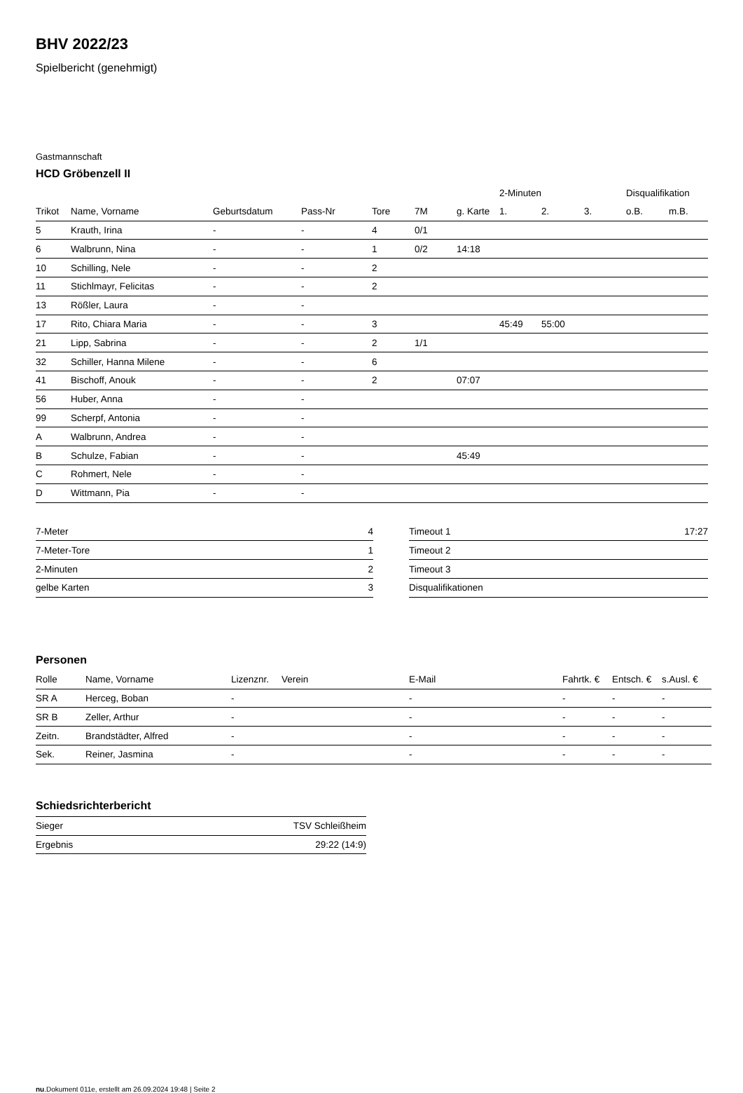BHV 2022/23
Spielbericht (genehmigt)
Gastmannschaft
HCD Gröbenzell II
| | | | | | | | 2-Minuten | | | Disqualifikation | |
| --- | --- | --- | --- | --- | --- | --- | --- | --- | --- | --- | --- |
| Trikot | Name, Vorname | Geburtsdatum | Pass-Nr | Tore | 7M | g. Karte | 1. | 2. | 3. | o.B. | m.B. |
| 5 | Krauth, Irina | - | - | 4 | 0/1 | | | | | | |
| 6 | Walbrunn, Nina | - | - | 1 | 0/2 | 14:18 | | | | | |
| 10 | Schilling, Nele | - | - | 2 | | | | | | | |
| 11 | Stichlmayr, Felicitas | - | - | 2 | | | | | | | |
| 13 | Rößler, Laura | - | - | | | | | | | | |
| 17 | Rito, Chiara Maria | - | - | 3 | | | 45:49 | 55:00 | | | |
| 21 | Lipp, Sabrina | - | - | 2 | 1/1 | | | | | | |
| 32 | Schiller, Hanna Milene | - | - | 6 | | | | | | | |
| 41 | Bischoff, Anouk | - | - | 2 | | 07:07 | | | | | |
| 56 | Huber, Anna | - | - | | | | | | | | |
| 99 | Scherpf, Antonia | - | - | | | | | | | | |
| A | Walbrunn, Andrea | - | - | | | | | | | | |
| B | Schulze, Fabian | - | - | | | 45:49 | | | | | |
| C | Rohmert, Nele | - | - | | | | | | | | |
| D | Wittmann, Pia | - | - | | | | | | | | |
| 7-Meter | 4 |
| 7-Meter-Tore | 1 |
| 2-Minuten | 2 |
| gelbe Karten | 3 |
| Timeout 1 | 17:27 |
| Timeout 2 | |
| Timeout 3 | |
| Disqualifikationen | |
Personen
| Rolle | Name, Vorname | Lizenznr. | Verein | E-Mail | Fahrtk. € | Entsch. € | s.Ausl. € |
| --- | --- | --- | --- | --- | --- | --- | --- |
| SR A | Herceg, Boban | - | | - | - | - | - |
| SR B | Zeller, Arthur | - | | - | - | - | - |
| Zeitn. | Brandstädter, Alfred | - | | - | - | - | - |
| Sek. | Reiner, Jasmina | - | | - | - | - | - |
Schiedsrichterbericht
| Sieger | TSV Schleißheim |
| Ergebnis | 29:22 (14:9) |
nu.Dokument 011e, erstellt am 26.09.2024 19:48 | Seite 2